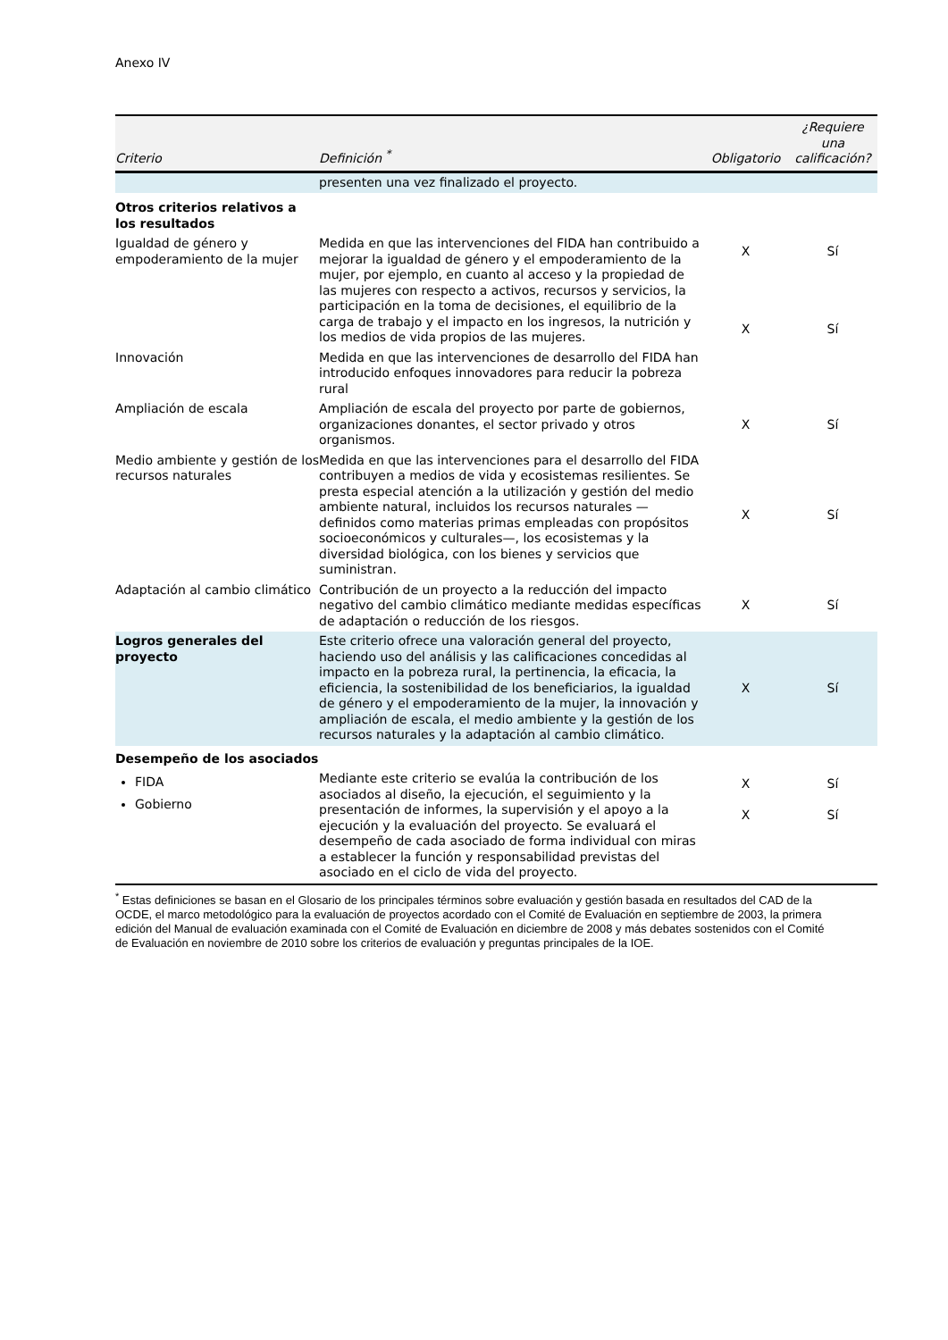Anexo IV
| Criterio | Definición <sup>*</sup> | Obligatorio | ¿Requiere una calificación? |
| --- | --- | --- | --- |
| | presenten una vez finalizado el proyecto. | | |
| Otros criterios relativos a los resultados | | | |
| Igualdad de género y empoderamiento de la mujer | Medida en que las intervenciones del FIDA han contribuido a mejorar la igualdad de género y el empoderamiento de la mujer, por ejemplo, en cuanto al acceso y la propiedad de las mujeres con respecto a activos, recursos y servicios, la participación en la toma de decisiones, el equilibrio de la carga de trabajo y el impacto en los ingresos, la nutrición y los medios de vida propios de las mujeres. | X X | Sí Sí |
| Innovación | Medida en que las intervenciones de desarrollo del FIDA han introducido enfoques innovadores para reducir la pobreza rural | | |
| Ampliación de escala | Ampliación de escala del proyecto por parte de gobiernos, organizaciones donantes, el sector privado y otros organismos. | X | Sí |
| Medio ambiente y gestión de los recursos naturales | Medida en que las intervenciones para el desarrollo del FIDA contribuyen a medios de vida y ecosistemas resilientes. Se presta especial atención a la utilización y gestión del medio ambiente natural, incluidos los recursos naturales —definidos como materias primas empleadas con propósitos socioeconómicos y culturales—, los ecosistemas y la diversidad biológica, con los bienes y servicios que suministran. | X | Sí |
| Adaptación al cambio climático | Contribución de un proyecto a la reducción del impacto negativo del cambio climático mediante medidas específicas de adaptación o reducción de los riesgos. | X | Sí |
| Logros generales del proyecto | Este criterio ofrece una valoración general del proyecto, haciendo uso del análisis y las calificaciones concedidas al impacto en la pobreza rural, la pertinencia, la eficacia, la eficiencia, la sostenibilidad de los beneficiarios, la igualdad de género y el empoderamiento de la mujer, la innovación y ampliación de escala, el medio ambiente y la gestión de los recursos naturales y la adaptación al cambio climático. | X | Sí |
| Desempeño de los asociados | | | |
| FIDA Gobierno | Mediante este criterio se evalúa la contribución de los asociados al diseño, la ejecución, el seguimiento y la presentación de informes, la supervisión y el apoyo a la ejecución y la evaluación del proyecto. Se evaluará el desempeño de cada asociado de forma individual con miras a establecer la función y responsabilidad previstas del asociado en el ciclo de vida del proyecto. | X X | Sí Sí |
<sup>*</sup> Estas definiciones se basan en el Glosario de los principales términos sobre evaluación y gestión basada en resultados del CAD de la OCDE, el marco metodológico para la evaluación de proyectos acordado con el Comité de Evaluación en septiembre de 2003, la primera edición del Manual de evaluación examinada con el Comité de Evaluación en diciembre de 2008 y más debates sostenidos con el Comité de Evaluación en noviembre de 2010 sobre los criterios de evaluación y preguntas principales de la IOE.